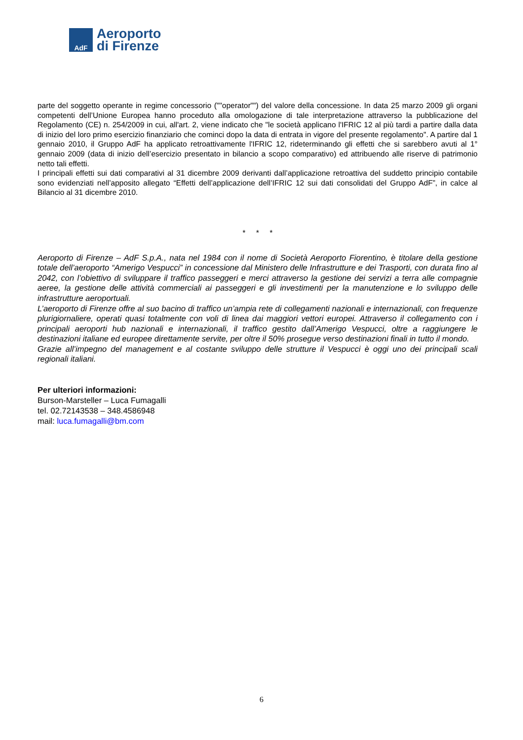AdF
Aeroporto
di Firenze
parte del soggetto operante in regime concessorio (""operator"") del valore della concessione. In data 25 marzo 2009 gli organi competenti dell’Unione Europea hanno proceduto alla omologazione di tale interpretazione attraverso la pubblicazione del Regolamento (CE) n. 254/2009 in cui, all'art. 2, viene indicato che "le società applicano l'IFRIC 12 al più tardi a partire dalla data di inizio del loro primo esercizio finanziario che cominci dopo la data di entrata in vigore del presente regolamento". A partire dal 1 gennaio 2010, il Gruppo AdF ha applicato retroattivamente l'IFRIC 12, rideterminando gli effetti che si sarebbero avuti al 1° gennaio 2009 (data di inizio dell’esercizio presentato in bilancio a scopo comparativo) ed attribuendo alle riserve di patrimonio netto tali effetti.
I principali effetti sui dati comparativi al 31 dicembre 2009 derivanti dall’applicazione retroattiva del suddetto principio contabile sono evidenziati nell’apposito allegato “Effetti dell’applicazione dell’IFRIC 12 sui dati consolidati del Gruppo AdF”, in calce al Bilancio al 31 dicembre 2010.
* * *
Aeroporto di Firenze – AdF S.p.A., nata nel 1984 con il nome di Società Aeroporto Fiorentino, è titolare della gestione totale dell’aeroporto “Amerigo Vespucci” in concessione dal Ministero delle Infrastrutture e dei Trasporti, con durata fino al 2042, con l’obiettivo di sviluppare il traffico passeggeri e merci attraverso la gestione dei servizi a terra alle compagnie aeree, la gestione delle attività commerciali ai passeggeri e gli investimenti per la manutenzione e lo sviluppo delle infrastrutture aeroportuali.
L’aeroporto di Firenze offre al suo bacino di traffico un’ampia rete di collegamenti nazionali e internazionali, con frequenze plurigiornaliere, operati quasi totalmente con voli di linea dai maggiori vettori europei. Attraverso il collegamento con i principali aeroporti hub nazionali e internazionali, il traffico gestito dall’Amerigo Vespucci, oltre a raggiungere le destinazioni italiane ed europee direttamente servite, per oltre il 50% prosegue verso destinazioni finali in tutto il mondo.
Grazie all’impegno del management e al costante sviluppo delle strutture il Vespucci è oggi uno dei principali scali regionali italiani.
Per ulteriori informazioni:
Burson-Marsteller – Luca Fumagalli
tel. 02.72143538 – 348.4586948
mail: luca.fumagalli@bm.com
6